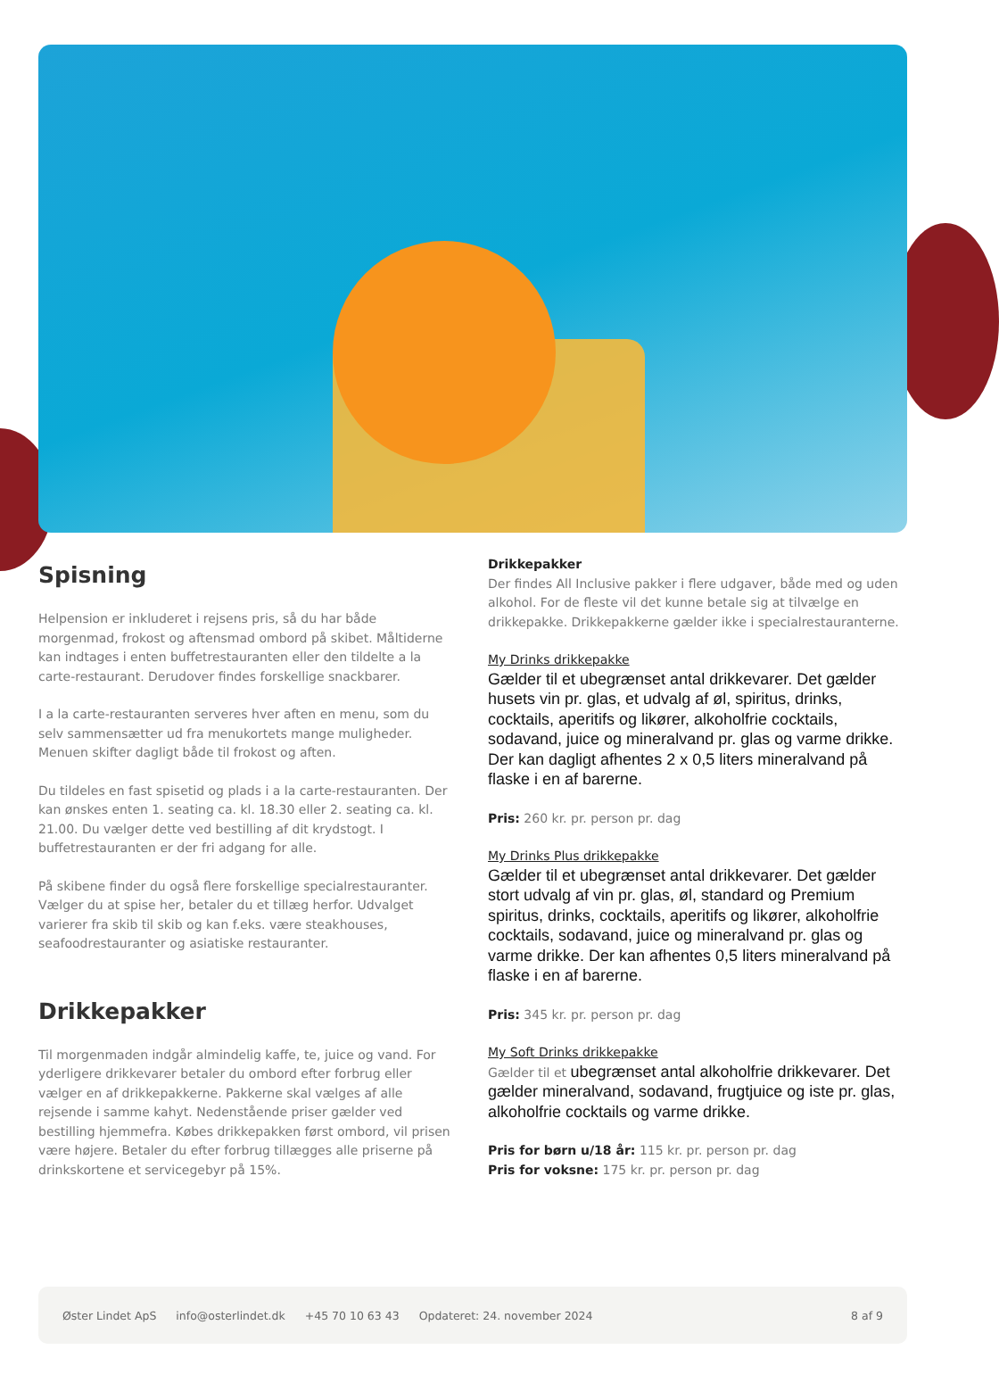Spisning
Helpension er inkluderet i rejsens pris, så du har både morgenmad, frokost og aftensmad ombord på skibet. Måltiderne kan indtages i enten buffetrestauranten eller den tildelte a la carte-restaurant. Derudover findes forskellige snackbarer.
I a la carte-restauranten serveres hver aften en menu, som du selv sammensætter ud fra menukortets mange muligheder. Menuen skifter dagligt både til frokost og aften.
Du tildeles en fast spisetid og plads i a la carte-restauranten. Der kan ønskes enten 1. seating ca. kl. 18.30 eller 2. seating ca. kl. 21.00. Du vælger dette ved bestilling af dit krydstogt. I buffetrestauranten er der fri adgang for alle.
På skibene finder du også flere forskellige specialrestauranter. Vælger du at spise her, betaler du et tillæg herfor. Udvalget varierer fra skib til skib og kan f.eks. være steakhouses, seafoodrestauranter og asiatiske restauranter.
Drikkepakker
Til morgenmaden indgår almindelig kaffe, te, juice og vand. For yderligere drikkevarer betaler du ombord efter forbrug eller vælger en af drikkepakkerne. Pakkerne skal vælges af alle rejsende i samme kahyt. Nedenstående priser gælder ved bestilling hjemmefra. Købes drikkepakken først ombord, vil prisen være højere. Betaler du efter forbrug tillægges alle priserne på drinkskortene et servicegebyr på 15%.
Drikkepakker
Der findes All Inclusive pakker i flere udgaver, både med og uden alkohol. For de fleste vil det kunne betale sig at tilvælge en drikkepakke. Drikkepakkerne gælder ikke i specialrestauranterne.
My Drinks drikkepakke
Gælder til et ubegrænset antal drikkevarer. Det gælder husets vin pr. glas, et udvalg af øl, spiritus, drinks, cocktails, aperitifs og likører, alkoholfrie cocktails, sodavand, juice og mineralvand pr. glas og varme drikke. Der kan dagligt afhentes 2 x 0,5 liters mineralvand på flaske i en af barerne.
Pris: 260 kr. pr. person pr. dag
My Drinks Plus drikkepakke
Gælder til et ubegrænset antal drikkevarer. Det gælder stort udvalg af vin pr. glas, øl, standard og Premium spiritus, drinks, cocktails, aperitifs og likører, alkoholfrie cocktails, sodavand, juice og mineralvand pr. glas og varme drikke. Der kan afhentes 0,5 liters mineralvand på flaske i en af barerne.
Pris: 345 kr. pr. person pr. dag
My Soft Drinks drikkepakke
Gælder til et ubegrænset antal alkoholfrie drikkevarer. Det gælder mineralvand, sodavand, frugtjuice og iste pr. glas, alkoholfrie cocktails og varme drikke.
Pris for børn u/18 år: 115 kr. pr. person pr. dag
Pris for voksne: 175 kr. pr. person pr. dag
Øster Lindet ApS info@osterlindet.dk +45 70 10 63 43 Opdateret: 24. november 2024 8 af 9